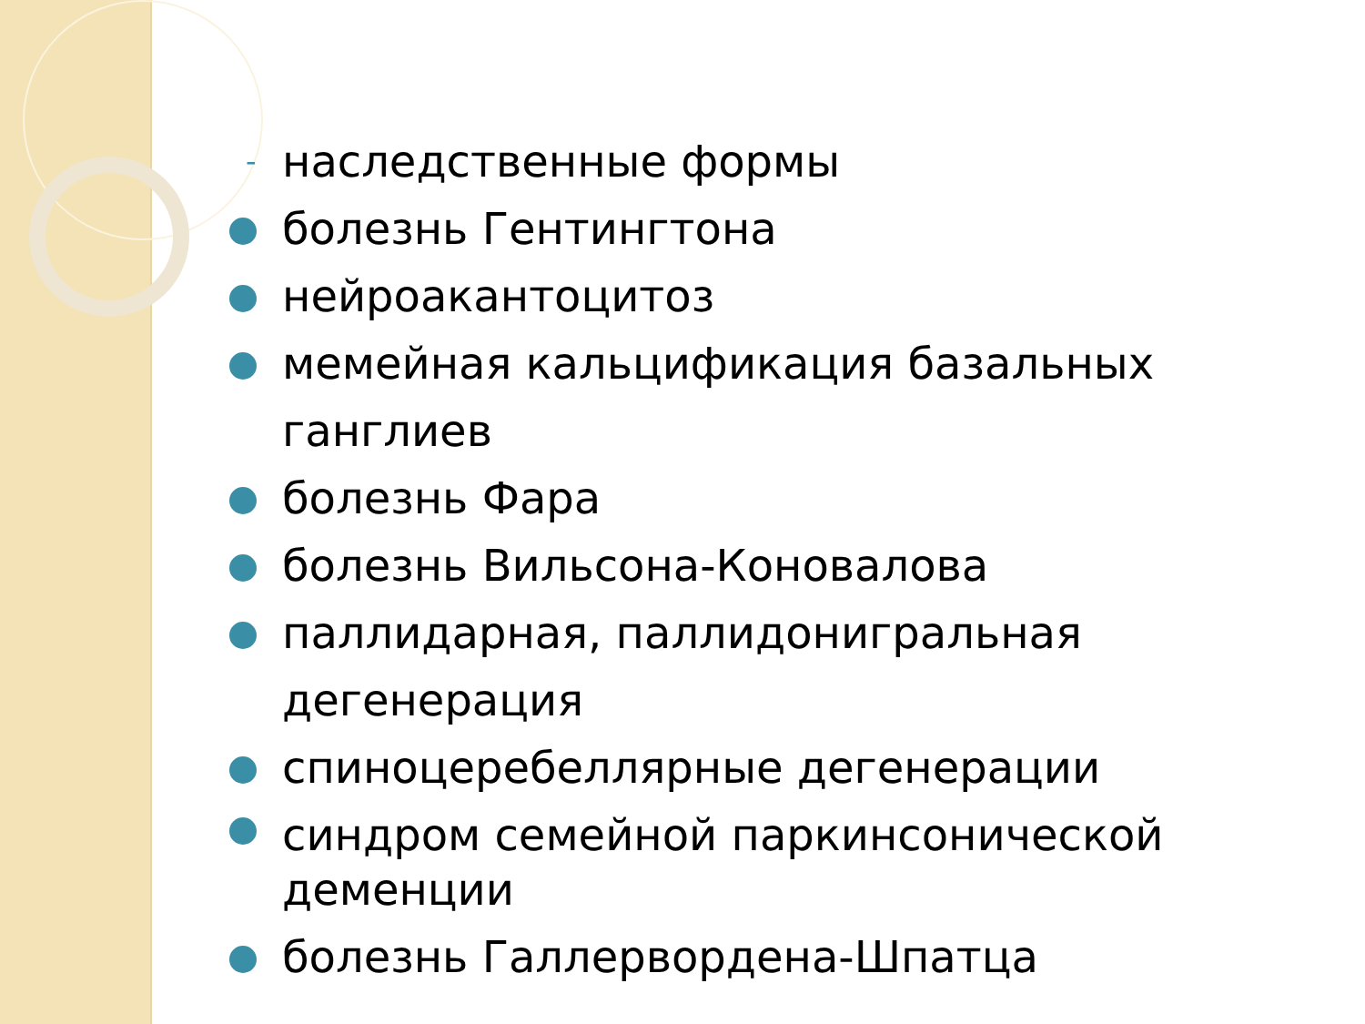- наследственные формы
болезнь Гентингтона
нейроакантоцитоз
мемейная кальцификация базальных ганглиев
болезнь Фара
болезнь Вильсона-Коновалова
паллидарная, паллидонигральная дегенерация
спиноцеребеллярные дегенерации
синдром семейной паркинсонической деменции
болезнь Галлервордена-Шпатца